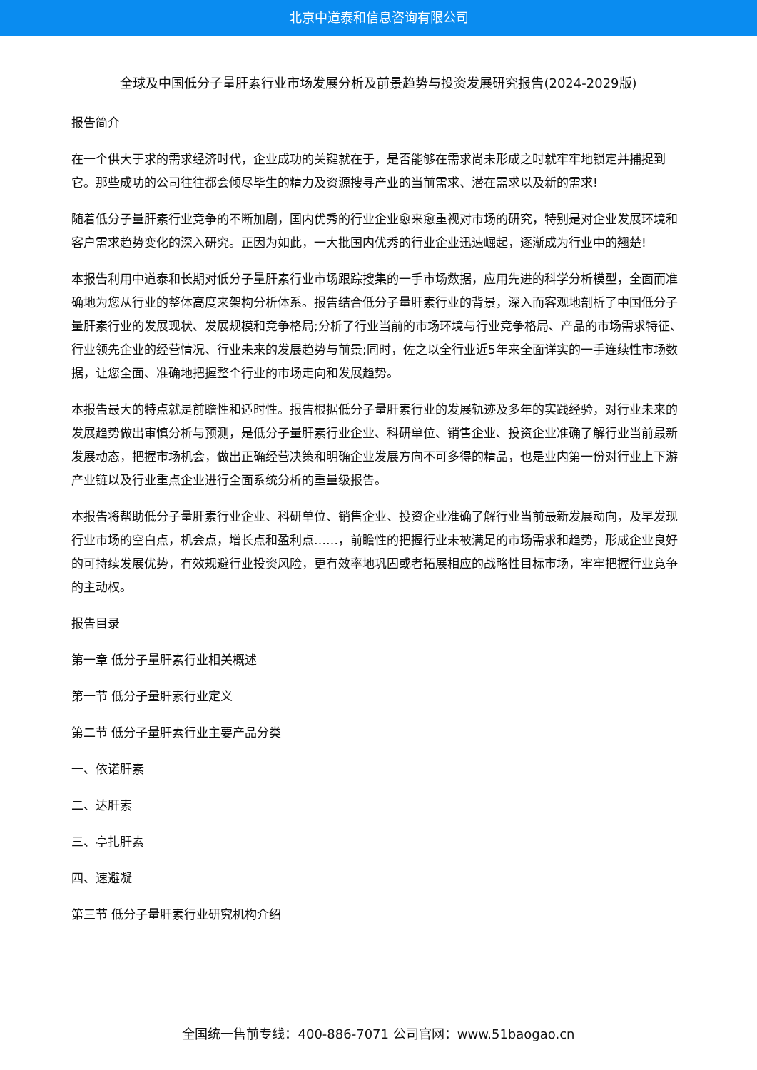北京中道泰和信息咨询有限公司
全球及中国低分子量肝素行业市场发展分析及前景趋势与投资发展研究报告(2024-2029版)
报告简介
在一个供大于求的需求经济时代，企业成功的关键就在于，是否能够在需求尚未形成之时就牢牢地锁定并捕捉到它。那些成功的公司往往都会倾尽毕生的精力及资源搜寻产业的当前需求、潜在需求以及新的需求!
随着低分子量肝素行业竞争的不断加剧，国内优秀的行业企业愈来愈重视对市场的研究，特别是对企业发展环境和客户需求趋势变化的深入研究。正因为如此，一大批国内优秀的行业企业迅速崛起，逐渐成为行业中的翘楚!
本报告利用中道泰和长期对低分子量肝素行业市场跟踪搜集的一手市场数据，应用先进的科学分析模型，全面而准确地为您从行业的整体高度来架构分析体系。报告结合低分子量肝素行业的背景，深入而客观地剖析了中国低分子量肝素行业的发展现状、发展规模和竞争格局;分析了行业当前的市场环境与行业竞争格局、产品的市场需求特征、行业领先企业的经营情况、行业未来的发展趋势与前景;同时，佐之以全行业近5年来全面详实的一手连续性市场数据，让您全面、准确地把握整个行业的市场走向和发展趋势。
本报告最大的特点就是前瞻性和适时性。报告根据低分子量肝素行业的发展轨迹及多年的实践经验，对行业未来的发展趋势做出审慎分析与预测，是低分子量肝素行业企业、科研单位、销售企业、投资企业准确了解行业当前最新发展动态，把握市场机会，做出正确经营决策和明确企业发展方向不可多得的精品，也是业内第一份对行业上下游产业链以及行业重点企业进行全面系统分析的重量级报告。
本报告将帮助低分子量肝素行业企业、科研单位、销售企业、投资企业准确了解行业当前最新发展动向，及早发现行业市场的空白点，机会点，增长点和盈利点……，前瞻性的把握行业未被满足的市场需求和趋势，形成企业良好的可持续发展优势，有效规避行业投资风险，更有效率地巩固或者拓展相应的战略性目标市场，牢牢把握行业竞争的主动权。
报告目录
第一章 低分子量肝素行业相关概述
第一节 低分子量肝素行业定义
第二节 低分子量肝素行业主要产品分类
一、依诺肝素
二、达肝素
三、亭扎肝素
四、速避凝
第三节 低分子量肝素行业研究机构介绍
全国统一售前专线：400-886-7071 公司官网：www.51baogao.cn